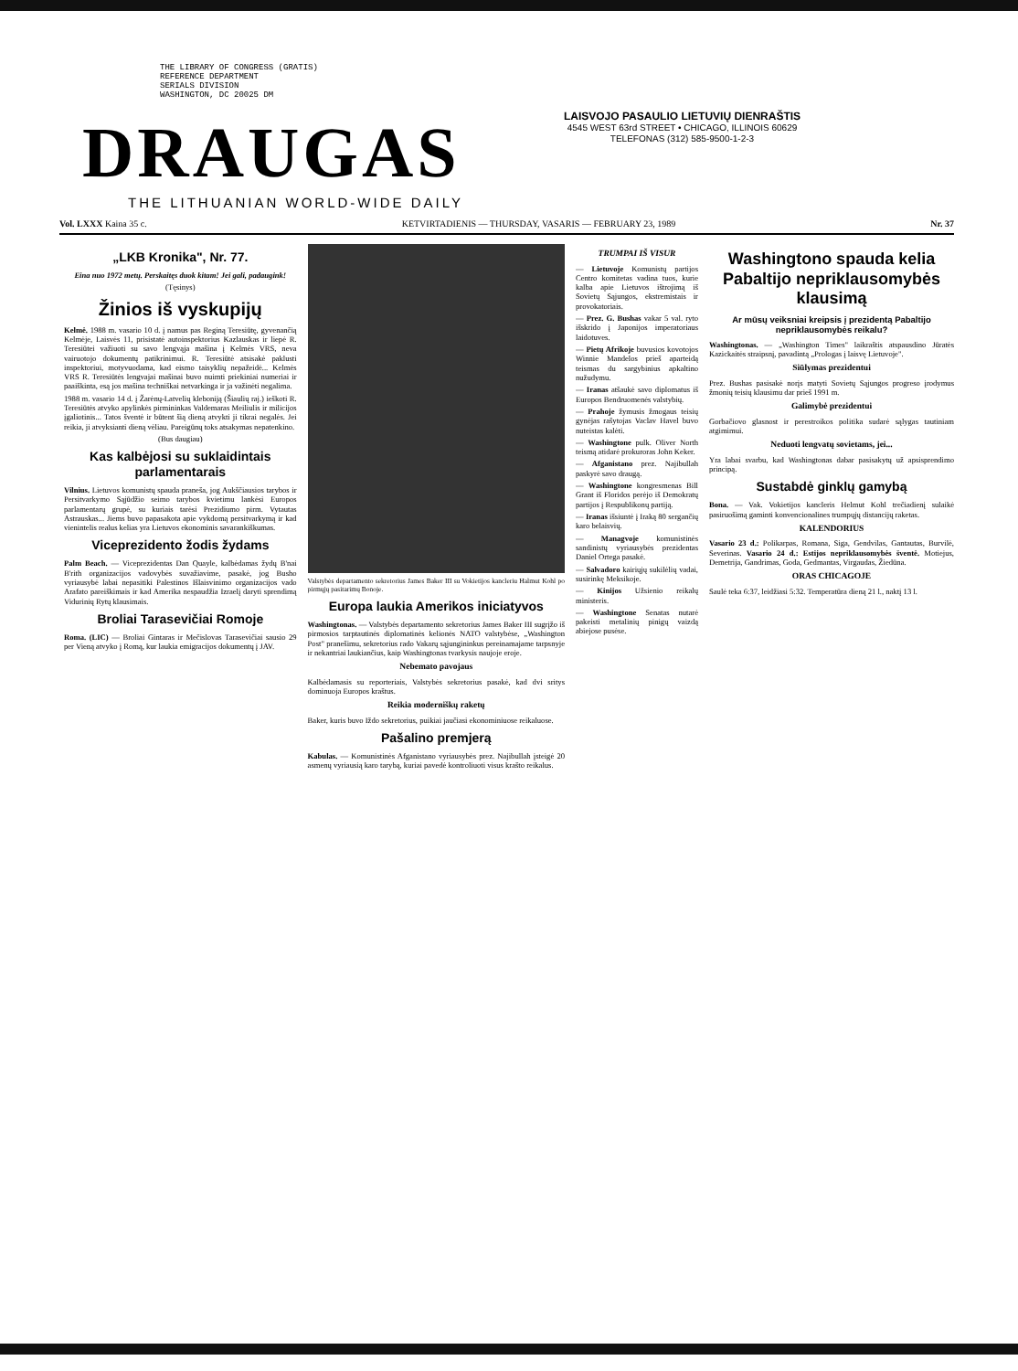THE LIBRARY OF CONGRESS (GRATIS)
REFERENCE DEPARTMENT
SERIALS DIVISION
WASHINGTON, DC 20025 DM
DRAUGAS
THE LITHUANIAN WORLD-WIDE DAILY
LAISVOJO PASAULIO LIETUVIŲ DIENRAŠTIS
4545 WEST 63rd STREET • CHICAGO, ILLINOIS 60629
TELEFONAS (312) 585-9500-1-2-3
Vol. LXXX Kaina 35 c. KETVIRTADIENIS — THURSDAY, VASARIS — FEBRUARY 23, 1989 Nr. 37
„LKB Kronika", Nr. 77.
Eina nuo 1972 metų. Perskaitęs duok kitam! Jei gali, padaugink!
(Tęsinys)
Žinios iš vyskupijų
Kelmė. 1988 m. vasario 10 d. į namus pas Reginą Teresiūtę, gyvenančią Kelmėje, Laisvės 11, prisistatė autoinspektorius Kazlauskas ir liepė R. Teresiūtei važiuoti su savo lengvąja mašina į Kelmės VRS, neva vairuotojo dokumentų patikrinimui. R. Teresiūtė atsisakė paklusti inspektoriui, motyvuodama, kad eismo taisyklių nepažeidė... Kelmės VRS R. Teresiūtės lengvajai mašinai buvo nuimti priekiniai numeriai ir paaiškinta, esą jos mašina techniškai netvarkinga ir ja važinėti negalima.
1988 m. vasario 14 d. į Žarėnų-Latvelių kleboniją (Šiaulių raj.) ieškoti R. Teresiūtės atvyko apylinkės pirmininkas Valdemaras Meiliulis ir milicijos įgaliotinis... Tatos šventė ir būtent šią dieną atvykti ji tikrai negalės. Jei reikia, ji atvyksianti dieną vėliau. Pareigūnų toks atsakymas nepatenkino.
(Bus daugiau)
Kas kalbėjosi su suklaidintais parlamentarais
Vilnius. Lietuvos komunistų spauda praneša, jog Aukščiausios tarybos ir Persitvarkymo Sąjūdžio seimo tarybos kvietimu lankėsi Europos parlamentarų grupė, su kuriais tarėsi Prezidiumo pirm. Vytautas Astrauskas... Jiems buvo papasakota apie vykdomą persitvarkymą ir kad vienintelis realus kelias yra Lietuvos ekonominis savarankiškumas.
Viceprezidento žodis žydams
Palm Beach. — Viceprezidentas Dan Quayle, kalbėdamas žydų B'nai B'rith organizacijos vadovybės suvažiavime, pasakė, jog Busho vyriausybė labai nepasitiki Palestinos Išlaisvinimo organizacijos vado Arafato pareiškimais ir kad Amerika nespaudžia Izraelį daryti sprendimą Vidurinių Rytų klausimais.
Broliai Tarasevičiai Romoje
Roma. (LIC) — Broliai Gintaras ir Mečislovas Tarasevičiai sausio 29 per Vieną atvyko į Romą, kur laukia emigracijos dokumentų į JAV.
Valstybės departamento sekretorius James Baker III su Vokietijos kancleriu Halmut Kohl po pirmųjų pasitarimų Bonoje.
Europa laukia Amerikos iniciatyvos
Washingtonas. — Valstybės departamento sekretorius James Baker III sugrįžo iš pirmosios tarptautinės diplomatinės kelionės NATO valstybėse, „Washington Post" pranešimu, sekretorius rado Vakarų sąjungininkus pereinamajame tarpsnyje ir nekantriai laukiančius, kaip Washingtonas tvarkysis naujoje eroje.
Nebemato pavojaus
Kalbėdamasis su reporteriais, Valstybės sekretorius pasakė, kad dvi sritys dominuoja Europos kraštus.
Reikia moderniškų raketų
Baker, kuris buvo Iždo sekretorius, puikiai jaučiasi ekonominiuose reikaluose.
Pašalino premjerą
Kabulas. — Komunistinės Afganistano vyriausybės prez. Najibullah įsteigė 20 asmenų vyriausią karo tarybą, kuriai pavedė kontroliuoti visus krašto reikalus.
TRUMPAI IŠ VISUR
— Lietuvoje Komunistų partijos Centro komitetas vadina tuos, kurie kalba apie Lietuvos ištrojimą iš Sovietų Sąjungos, ekstremistais ir provokatoriais.
— Prez. G. Bushas vakar 5 val. ryto išskrido į Japonijos imperatoriaus laidotuves.
— Pietų Afrikoje buvusios kovotojos Winnie Mandelos prieš aparteidą teismas du sargybinius apkaltino nužudymu.
— Iranas atšaukė savo diplomatus iš Europos Bendruomenės valstybių.
— Prahoje žymusis žmogaus teisių gynėjas rašytojas Vaclav Havel buvo nuteistas kalėti.
— Washingtone pulk. Oliver North teismą atidarė prokuroras John Keker.
— Afganistano prez. Najibullah paskyrė savo draugą.
— Washingtone kongresmenas Bill Grant iš Floridos perėjo iš Demokratų partijos į Respublikonų partiją.
— Iranas išsiuntė į Iraką 80 sergančių karo belaisvių.
— Managvoje komunistinės sandinistų vyriausybės prezidentas Daniel Ortega pasakė.
— Salvadoro kairiųjų sukilėlių vadai, susirinkę Meksikoje.
— Kinijos Užsienio reikalų ministeris.
— Washingtone Senatas nutarė pakeisti metalinių pinigų vaizdą abiejose pusėse.
Washingtono spauda kelia Pabaltijo nepriklausomybės klausimą
Ar mūsų veiksniai kreipsis į prezidentą Pabaltijo nepriklausomybės reikalu?
Washingtonas. — „Washington Times" laikraštis atspausdino Jūratės Kazickaitės straipsnį, pavadintą „Prologas į laisvę Lietuvoje".
Siūlymas prezidentui
Prez. Bushas pasisakė norįs matyti Sovietų Sąjungos progreso įrodymus žmonių teisių klausimu dar prieš 1991 m.
Galimybė prezidentui
Gorbačiovo glasnost ir perestroikos politika sudarė sąlygas tautiniam atgimimui.
Neduoti lengvatų sovietams, jei...
Yra labai svarbu, kad Washingtonas dabar pasisakytų už apsisprendimo principą.
Sustabdė ginklų gamybą
Bona. — Vak. Vokietijos kancleris Helmut Kohl trečiadienį sulaikė pasiruošimą gaminti konvencionalines trumpųjų distancijų raketas.
KALENDORIUS
Vasario 23 d.: Polikarpas, Romana, Siga, Gendvilas, Gantautas, Burvilė, Severinas. Vasario 24 d.: Estijos nepriklausomybės šventė. Motiejus, Demetrija, Gandrimas, Goda, Gedmantas, Virgaudas, Žiedūna.
ORAS CHICAGOJE
Saulė teka 6:37, leidžiasi 5:32. Temperatūra dieną 21 l., naktį 13 l.